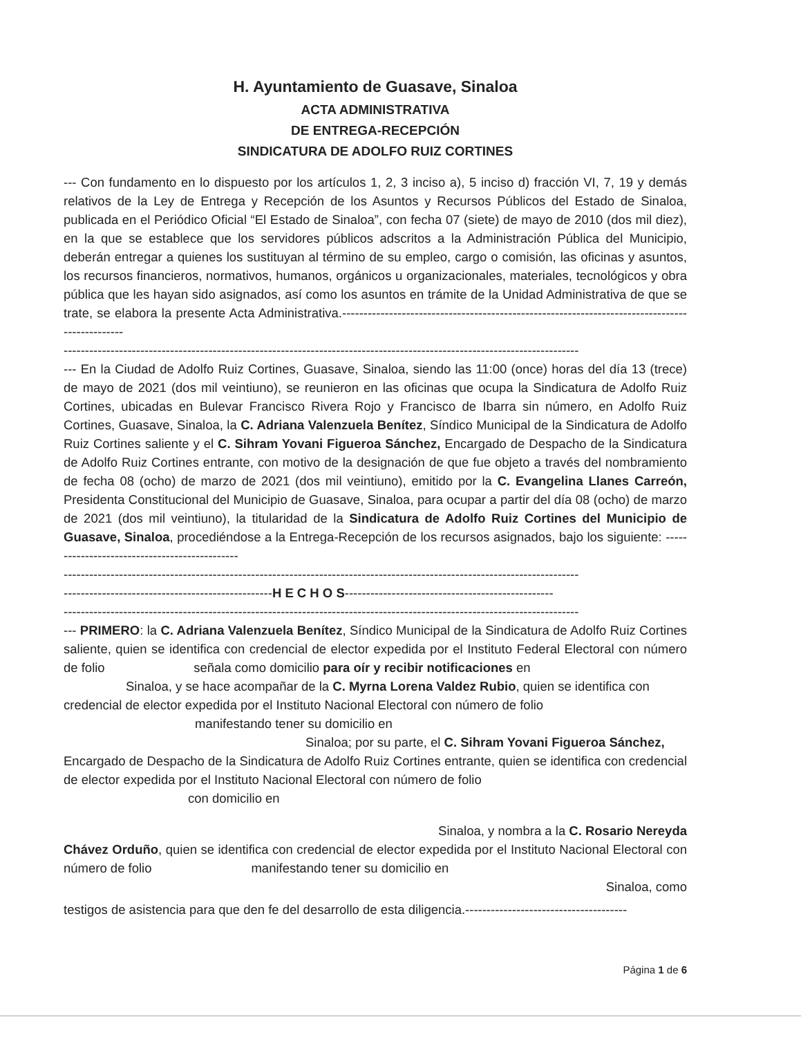H. Ayuntamiento de Guasave, Sinaloa
ACTA ADMINISTRATIVA
DE ENTREGA-RECEPCIÓN
SINDICATURA DE ADOLFO RUIZ CORTINES
--- Con fundamento en lo dispuesto por los artículos 1, 2, 3 inciso a), 5 inciso d) fracción VI, 7, 19 y demás relativos de la Ley de Entrega y Recepción de los Asuntos y Recursos Públicos del Estado de Sinaloa, publicada en el Periódico Oficial “El Estado de Sinaloa”, con fecha 07 (siete) de mayo de 2010 (dos mil diez), en la que se establece que los servidores públicos adscritos a la Administración Pública del Municipio, deberán entregar a quienes los sustituyan al término de su empleo, cargo o comisión, las oficinas y asuntos, los recursos financieros, normativos, humanos, orgánicos u organizacionales, materiales, tecnológicos y obra pública que les hayan sido asignados, así como los asuntos en trámite de la Unidad Administrativa de que se trate, se elabora la presente Acta Administrativa.-----------------------------------------------------------------------------------------------
-------------------------------------------------------------------------------------------------------------------------
--- En la Ciudad de Adolfo Ruiz Cortines, Guasave, Sinaloa, siendo las 11:00 (once) horas del día 13 (trece) de mayo de 2021 (dos mil veintiuno), se reunieron en las oficinas que ocupa la Sindicatura de Adolfo Ruiz Cortines, ubicadas en Bulevar Francisco Rivera Rojo y Francisco de Ibarra sin número, en Adolfo Ruiz Cortines, Guasave, Sinaloa, la C. Adriana Valenzuela Benítez, Síndico Municipal de la Sindicatura de Adolfo Ruiz Cortines saliente y el C. Sihram Yovani Figueroa Sánchez, Encargado de Despacho de la Sindicatura de Adolfo Ruiz Cortines entrante, con motivo de la designación de que fue objeto a través del nombramiento de fecha 08 (ocho) de marzo de 2021 (dos mil veintiuno), emitido por la C. Evangelina Llanes Carreón, Presidenta Constitucional del Municipio de Guasave, Sinaloa, para ocupar a partir del día 08 (ocho) de marzo de 2021 (dos mil veintiuno), la titularidad de la Sindicatura de Adolfo Ruiz Cortines del Municipio de Guasave, Sinaloa, procediéndose a la Entrega-Recepción de los recursos asignados, bajo los siguiente: ----------------------------------------------
-------------------------------------------------------------------------------------------------------------------------
-------------------------------------------------H E C H O S-------------------------------------------------
-------------------------------------------------------------------------------------------------------------------------
--- PRIMERO: la C. Adriana Valenzuela Benítez, Síndico Municipal de la Sindicatura de Adolfo Ruiz Cortines saliente, quien se identifica con credencial de elector expedida por el Instituto Federal Electoral con número de folio señala como domicilio para oír y recibir notificaciones en
Sinaloa, y se hace acompañar de la C. Myrna Lorena Valdez Rubio, quien se identifica con
credencial de elector expedida por el Instituto Nacional Electoral con número de folio
manifestando tener su domicilio en
Sinaloa; por su parte, el C. Sihram Yovani Figueroa Sánchez,
Encargado de Despacho de la Sindicatura de Adolfo Ruiz Cortines entrante, quien se identifica con credencial de elector expedida por el Instituto Nacional Electoral con número de folio
con domicilio en
Sinaloa, y nombra a la C. Rosario Nereyda
Chávez Orduño, quien se identifica con credencial de elector expedida por el Instituto Nacional Electoral con número de folio manifestando tener su domicilio en
Sinaloa, como
testigos de asistencia para que den fe del desarrollo de esta diligencia.--------------------------------------
Página 1 de 6